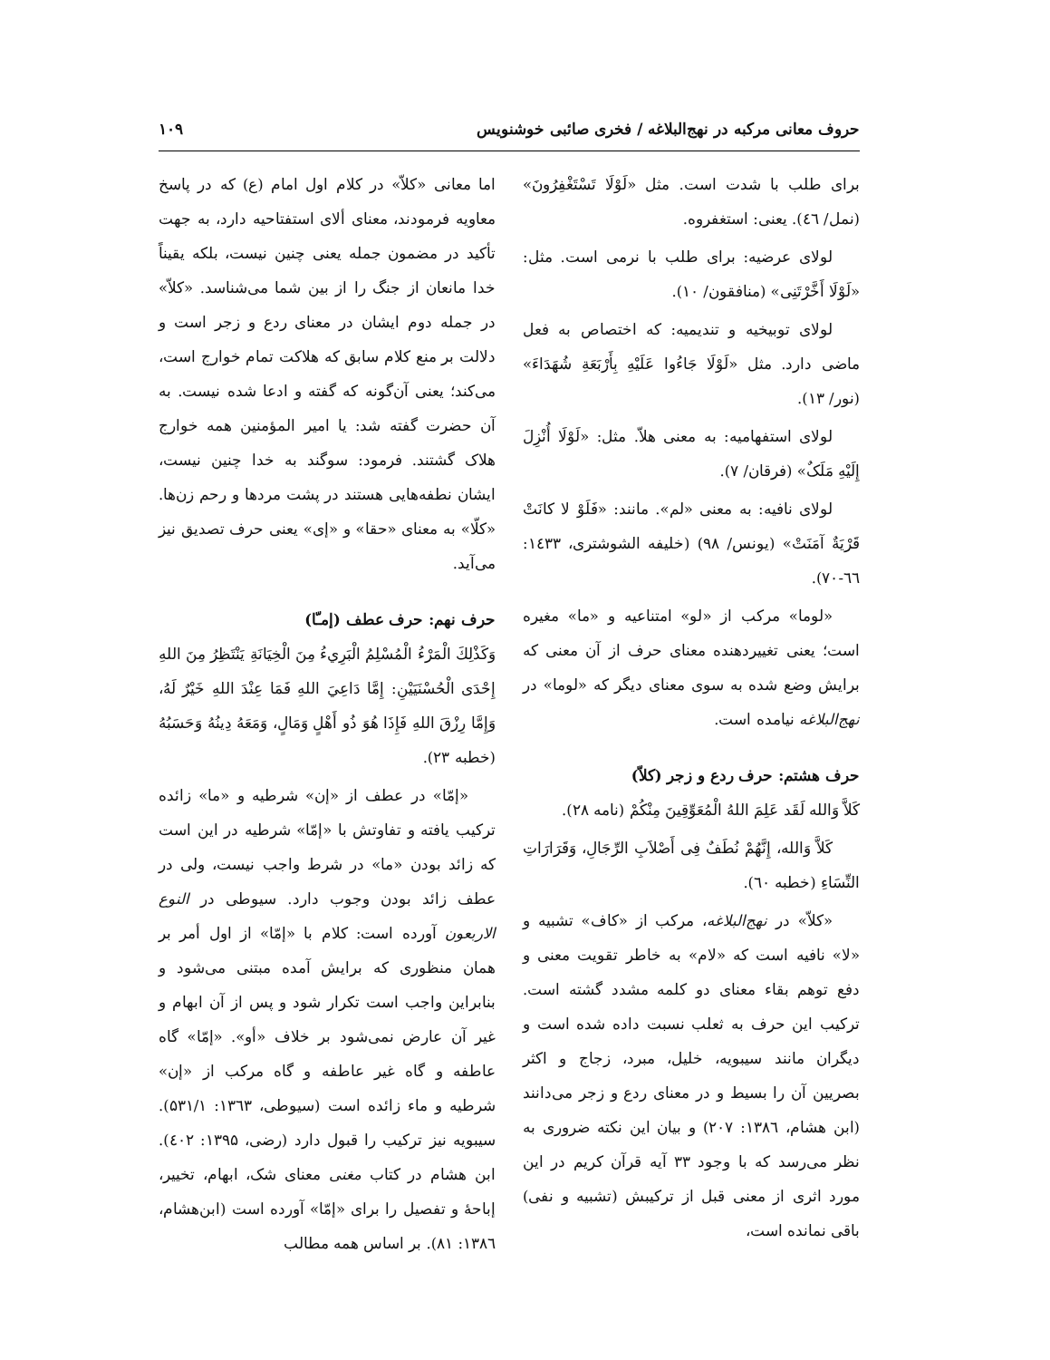حروف معانی مرکبه در نهج‌البلاغه / فخری صائبی خوشنویس ۱۰۹
برای طلب با شدت است. مثل «لَوْلَا تَسْتَغْفِرُونَ» (نمل/ ٤٦). یعنی: استغفروه.
لولای عرضیه: برای طلب با نرمی است. مثل: «لَوْلَا أَخَّرْتَنِی» (منافقون/ ۱۰).
لولای توبیخیه و تندیمیه: که اختصاص به فعل ماضی دارد. مثل «لَوْلَا جَاءُوا عَلَيْهِ بِأَرْبَعَةِ شُهَدَاءَ» (نور/ ۱۳).
لولای استفهامیه: به معنی هلاّ. مثل: «لَوْلَا أُنْزِلَ إِلَيْهِ مَلَکٌ» (فرقان/ ۷).
لولای نافیه: به معنی «لم». مانند: «فَلَوْ لا كانَتْ قَرْيَةٌ آمَنَتْ» (یونس/ ۹۸) (خلیفه الشوشتری، ۱٤۳۳: ٦٦-۷۰).
«لوما» مرکب از «لو» امتناعیه و «ما» مغیره است؛ یعنی تغییردهنده معنای حرف از آن معنی که برایش وضع شده به سوی معنای دیگر که «لوما» در نهج‌البلاغه نیامده است.
حرف هشتم: حرف ردع و زجر (کلاّ)
كَلاَّ وَالله لَقَد عَلِمَ اللهُ الْمُعَوِّقِينَ مِنْكُمْ (نامه ۲۸).
كَلاَّ وَالله، إِنَّهُمْ نُطَفٌ فِی أَصْلاَبِ الرِّجَالِ، وَقَرَارَاتِ النِّسَاءِ (خطبه ٦۰).
«کلاّ» در نهج‌البلاغه، مرکب از «کاف» تشبیه و «لا» نافیه است که «لام» به خاطر تقویت معنی و دفع توهم بقاء معنای دو کلمه مشدد گشته است. ترکیب این حرف به ثعلب نسبت داده شده است و دیگران مانند سیبویه، خلیل، مبرد، زجاج و اکثر بصریین آن را بسیط و در معنای ردع و زجر می‌دانند (ابن هشام، ۱۳۸٦: ۲۰۷) و بیان این نکته ضروری به نظر می‌رسد که با وجود ۳۳ آیه قرآن کریم در این مورد اثری از معنی قبل از ترکیبش (تشبیه و نفی) باقی نمانده است،
اما معانی «کلاّ» در کلام اول امام (ع) که در پاسخ معاویه فرمودند، معنای ألای استفتاحیه دارد، به جهت تأکید در مضمون جمله یعنی چنین نیست، بلکه یقیناً خدا مانعان از جنگ را از بین شما می‌شناسد. «کلاّ» در جمله دوم ایشان در معنای ردع و زجر است و دلالت بر منع کلام سابق که هلاکت تمام خوارج است، می‌کند؛ یعنی آن‌گونه که گفته و ادعا شده نیست. به آن حضرت گفته شد: یا امیر المؤمنین همه خوارج هلاک گشتند. فرمود: سوگند به خدا چنین نیست، ایشان نطفه‌هایی هستند در پشت مردها و رحم زن‌ها. «کلّا» به معنای «حقا» و «إی» یعنی حرف تصدیق نیز می‌آید.
حرف نهم: حرف عطف (إمـّا)
وَكَذْلِكَ الْمَرْءُ الْمُسْلِمُ الْبَرِيءُ مِنَ الْخِيَانَةِ يَنْتَظِرُ مِنَ اللهِ إِحْدَى الْحُسْنَيَيْنِ: إِمَّا دَاعِيَ اللهِ فَمَا عِنْدَ اللهِ خَيْرٌ لَهُ، وَإِمَّا رِزْقَ اللهِ فَإِذَا هُوَ ذُو أَهْلٍ وَمَالٍ، وَمَعَهُ دِينُهُ وَحَسَبُهُ (خطبه ۲۳).
«إمّا» در عطف از «إن» شرطیه و «ما» زائده ترکیب یافته و تفاوتش با «إمّا» شرطیه در این است که زائد بودن «ما» در شرط واجب نیست، ولی در عطف زائد بودن وجوب دارد. سیوطی در النوع الاربعون آورده است: کلام با «إمّا» از اول أمر بر همان منظوری که برایش آمده مبتنی می‌شود و بنابراین واجب است تکرار شود و پس از آن ابهام و غیر آن عارض نمی‌شود بر خلاف «أو». «إمّا» گاه عاطفه و گاه غیر عاطفه و گاه مرکب از «إن» شرطیه و ماء زائده است (سیوطی، ۱۳٦۳: ۵۳۱/۱). سیبویه نیز ترکیب را قبول دارد (رضی، ۱۳۹۵: ٤۰۲). ابن هشام در کتاب مغنی معنای شک، ابهام، تخییر، إباحهٔ و تفصیل را برای «إمّا» آورده است (ابن‌هشام، ۱۳۸٦: ۸۱). بر اساس همه مطالب